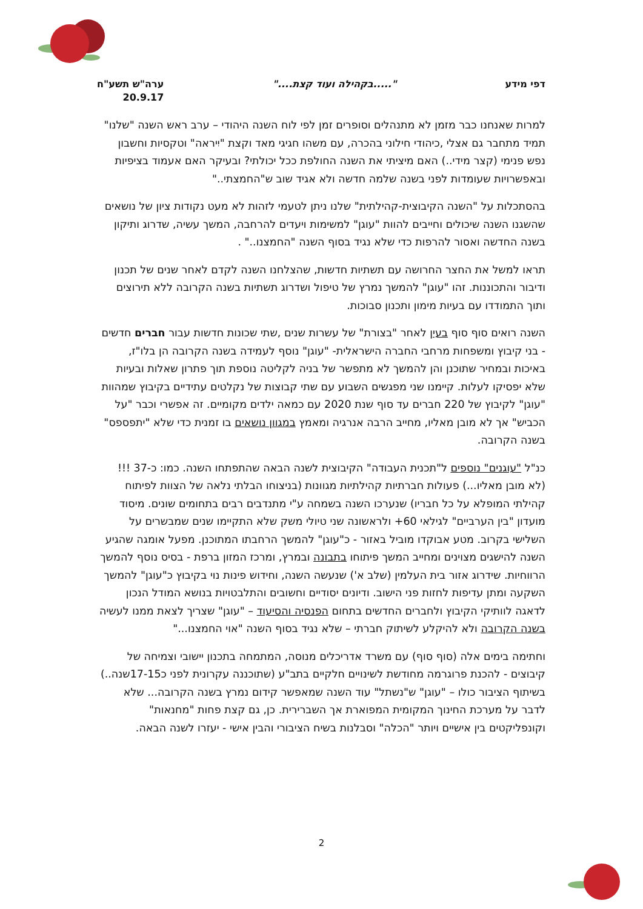דפי מידע ".....בקהילה ועוד קצת...." ערה"ש תשע"ח
20.9.17
למרות שאנחנו כבר מזמן לא מתנהלים וסופרים זמן לפי לוח השנה היהודי – ערב ראש השנה "שלנו" תמיד מתחבר גם אצלי ,כיהודי חילוני בהכרה, עם משהו חגיגי מאד וקצת "יִיראה" וטקסיות וחשבון נפש פנימי (קצר מידי..) האם מיציתי את השנה החולפת ככל יכולתי? ובעיקר האם אעמוד בציפיות ובאפשרויות שעומדות לפני בשנה שלמה חדשה ולא אגיד שוב ש"החמצתי.."
בהסתכלות על "השנה הקיבוצית-קהילתית" שלנו ניתן לטעמי לזהות לא מעט נקודות ציון של נושאים שהשגנו השנה שיכולים וחייבים להוות "עוגן" למשימות ויעדים להרחבה, המשך עשיה, שדרוג ותיקון בשנה החדשה ואסור להרפות כדי שלא נגיד בסוף השנה "החמצנו.." .
תראו למשל את החצר החרושה עם תשתיות חדשות, שהצלחנו השנה לקדם לאחר שנים של תכנון ודיבור והתכוננות. זהו "עוגן" להמשך נמרץ של טיפול ושדרוג תשתיות בשנה הקרובה ללא תירוצים ותוך התמודדו עם בעיות מימון ותכנון סבוכות.
השנה רואים סוף סוף בעין לאחר "בצורת" של עשרות שנים ,שתי שכונות חדשות עבור חברים חדשים - בני קיבוץ ומשפחות מרחבי החברה הישראלית- "עוגן" נוסף לעמידה בשנה הקרובה הן בלו"ז, באיכות ובמחיר שתוכנן והן להמשך לא מתפשר של בניה לקליטה נוספת תוך פתרון שאלות ובעיות שלא יפסיקו לעלות. קיימנו שני מפגשים השבוע עם שתי קבוצות של נקלטים עתידיים בקיבוץ שמהוות "עוגן" לקיבוץ של 220 חברים עד סוף שנת 2020 עם כמאה ילדים מקומיים. זה אפשרי וכבר "על הכביש" אך לא מובן מאליו, מחייב הרבה אנרגיה ומאמץ במגוון נושאים בו זמנית כדי שלא "יתפספס" בשנה הקרובה.
כנ"ל "עוגנים" נוספים ל"תכנית העבודה" הקיבוצית לשנה הבאה שהתפתחו השנה. כמו: כ-37 !!! (לא מובן מאליו...) פעולות חברתיות קהילתיות מגוונות (בניצוחו הבלתי נלאה של הצוות לפיתוח קהילתי המופלא על כל חבריו) שנערכו השנה בשמחה ע"י מתנדבים רבים בתחומים שונים. מיסוד מועדון "בין הערביים" לגילאי 60+ ולראשונה שני טיולי משק שלא התקיימו שנים שמבשרים על השלישי בקרוב. מטע אבוקדו מוביל באזור - כ"עוגן" להמשך הרחבתו המתוכנן. מפעל אומגה שהגיע השנה להישגים מצוינים ומחייב המשך פיתוחו בתבונה ובמרץ, ומרכז המזון ברפת - בסיס נוסף להמשך הרווחיות. שידרוג אזור בית העלמין (שלב א') שנעשה השנה, וחידוש פינות נוי בקיבוץ כ"עוגן" להמשך השקעה ומתן עדיפות לחזות פני הישוב. ודיונים יסודיים וחשובים והתלבטויות בנושא המודל הנכון לדאגה לוותיקי הקיבוץ ולחברים החדשים בתחום הפנסיה והסיעוד – "עוגן" שצריך לצאת ממנו לעשיה בשנה הקרובה ולא להיקלע לשיתוק חברתי – שלא נגיד בסוף השנה "אוי החמצנו..."
וחתימה בימים אלה (סוף סוף) עם משרד אדריכלים מנוסה, המתמחה בתכנון יישובי וצמיחה של קיבוצים - להכנת פרוגרמה מחודשת לשינויים חלקיים בתב"ע (שתוכננה עקרונית לפני כ17-15שנה..) בשיתוף הציבור כולו – "עוגן" ש"נשתל" עוד השנה שמאפשר קידום נמרץ בשנה הקרובה... שלא לדבר על מערכת החינוך המקומית המפוארת אך השברירית. כן, גם קצת פחות "מחנאות" וקונפליקטים בין אישיים ויותר "הכלה" וסבלנות בשיח הציבורי והבין אישי - יעזרו לשנה הבאה.
2